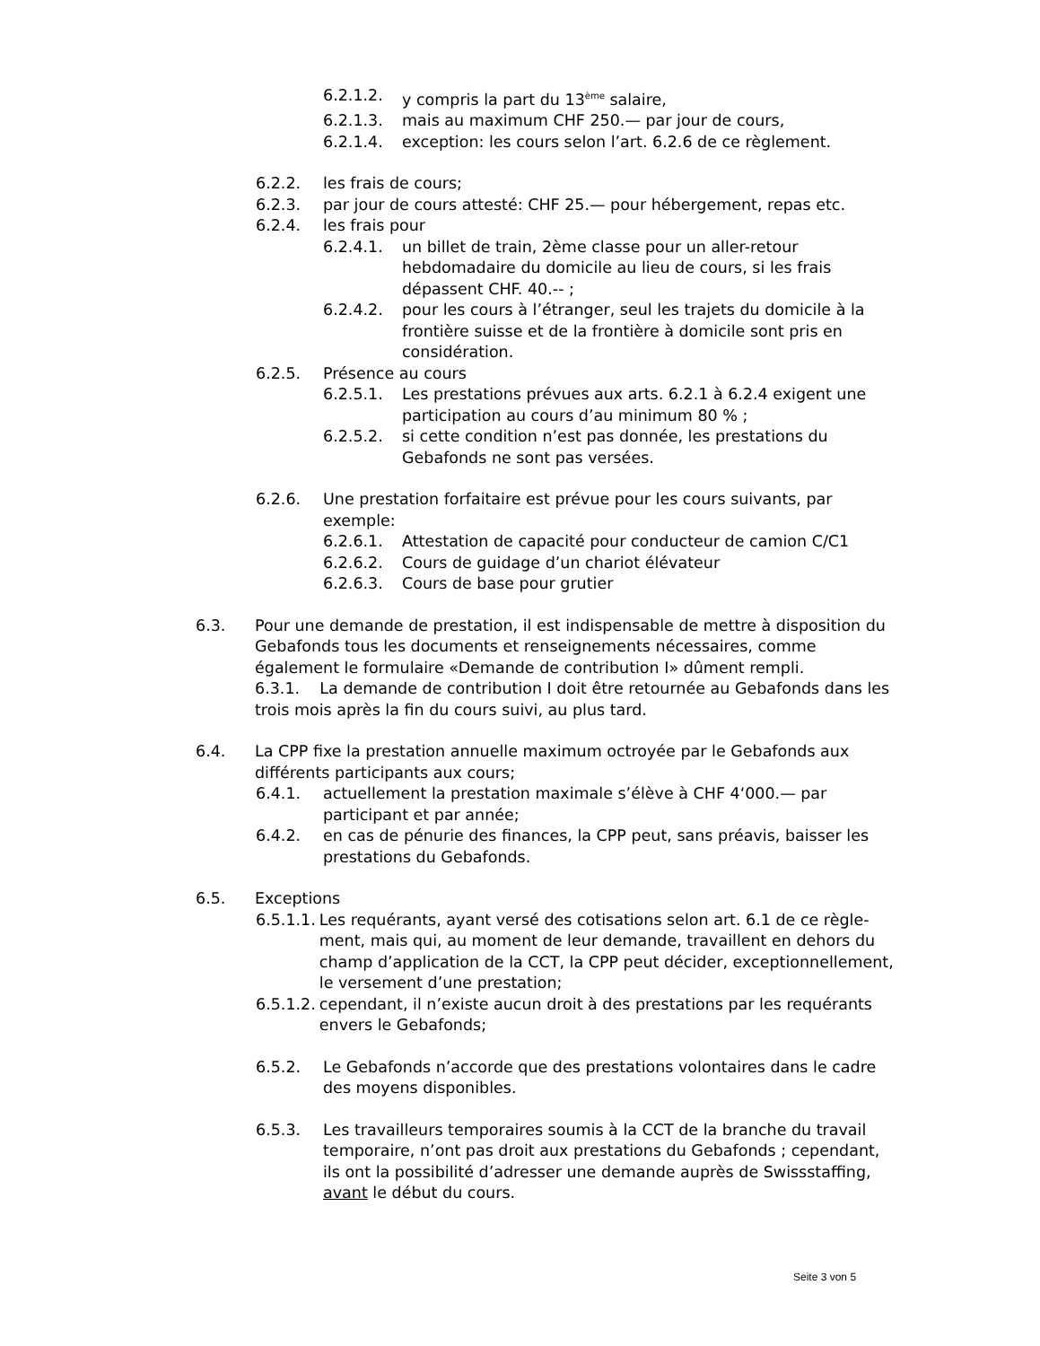6.2.1.2. y compris la part du 13<sup>ème</sup> salaire,
6.2.1.3. mais au maximum CHF 250.— par jour de cours,
6.2.1.4. exception: les cours selon l’art. 6.2.6 de ce règlement.
6.2.2. les frais de cours;
6.2.3. par jour de cours attesté: CHF 25.— pour hébergement, repas etc.
6.2.4. les frais pour
6.2.4.1. un billet de train, 2ème classe pour un aller-retour hebdomadaire du domicile au lieu de cours, si les frais dépassent CHF. 40.-- ;
6.2.4.2. pour les cours à l’étranger, seul les trajets du domicile à la frontière suisse et de la frontière à domicile sont pris en considération.
6.2.5. Présence au cours
6.2.5.1. Les prestations prévues aux arts. 6.2.1 à 6.2.4 exigent une participation au cours d’au minimum 80 % ;
6.2.5.2. si cette condition n’est pas donnée, les prestations du Gebafonds ne sont pas versées.
6.2.6. Une prestation forfaitaire est prévue pour les cours suivants, par exemple:
6.2.6.1. Attestation de capacité pour conducteur de camion C/C1
6.2.6.2. Cours de guidage d’un chariot élévateur
6.2.6.3. Cours de base pour grutier
6.3. Pour une demande de prestation, il est indispensable de mettre à disposition du Gebafonds tous les documents et renseignements nécessaires, comme également le formulaire «Demande de contribution I» dûment rempli.
6.3.1. La demande de contribution I doit être retournée au Gebafonds dans les trois mois après la fin du cours suivi, au plus tard.
6.4. La CPP fixe la prestation annuelle maximum octroyée par le Gebafonds aux différents participants aux cours;
6.4.1. actuellement la prestation maximale s’élève à CHF 4‘000.— par participant et par année;
6.4.2. en cas de pénurie des finances, la CPP peut, sans préavis, baisser les prestations du Gebafonds.
6.5. Exceptions
6.5.1.1. Les requérants, ayant versé des cotisations selon art. 6.1 de ce règle-ment, mais qui, au moment de leur demande, travaillent en dehors du champ d’application de la CCT, la CPP peut décider, exceptionnellement, le versement d’une prestation;
6.5.1.2. cependant, il n’existe aucun droit à des prestations par les requérants envers le Gebafonds;
6.5.2. Le Gebafonds n’accorde que des prestations volontaires dans le cadre des moyens disponibles.
6.5.3. Les travailleurs temporaires soumis à la CCT de la branche du travail temporaire, n’ont pas droit aux prestations du Gebafonds ; cependant, ils ont la possibilité d’adresser une demande auprès de Swissstaffing, avant le début du cours.
Seite 3 von 5